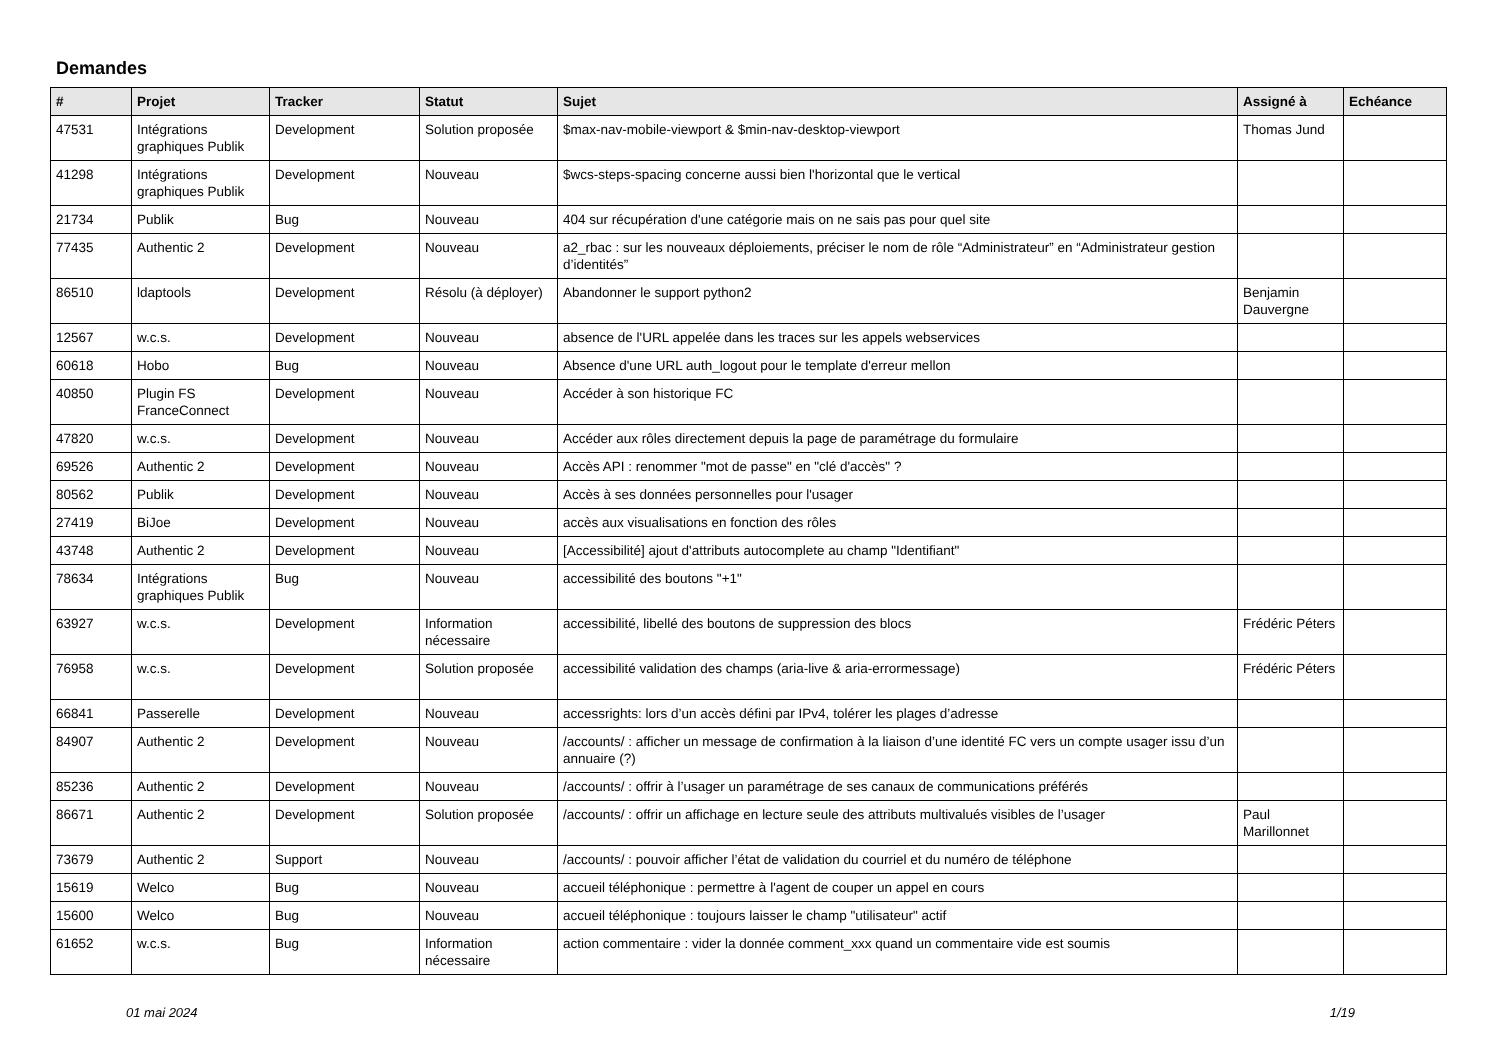Demandes
| # | Projet | Tracker | Statut | Sujet | Assigné à | Echéance |
| --- | --- | --- | --- | --- | --- | --- |
| 47531 | Intégrations graphiques Publik | Development | Solution proposée | $max-nav-mobile-viewport & $min-nav-desktop-viewport | Thomas Jund | |
| 41298 | Intégrations graphiques Publik | Development | Nouveau | $wcs-steps-spacing concerne aussi bien l'horizontal que le vertical | | |
| 21734 | Publik | Bug | Nouveau | 404 sur récupération d'une catégorie mais on ne sais pas pour quel site | | |
| 77435 | Authentic 2 | Development | Nouveau | a2_rbac : sur les nouveaux déploiements, préciser le nom de rôle “Administrateur” en “Administrateur gestion d’identités” | | |
| 86510 | ldaptools | Development | Résolu (à déployer) | Abandonner le support python2 | Benjamin Dauvergne | |
| 12567 | w.c.s. | Development | Nouveau | absence de l'URL appelée dans les traces sur les appels webservices | | |
| 60618 | Hobo | Bug | Nouveau | Absence d'une URL auth_logout pour le template d'erreur mellon | | |
| 40850 | Plugin FS FranceConnect | Development | Nouveau | Accéder à son historique FC | | |
| 47820 | w.c.s. | Development | Nouveau | Accéder aux rôles directement depuis la page de paramétrage du formulaire | | |
| 69526 | Authentic 2 | Development | Nouveau | Accès API : renommer "mot de passe" en "clé d'accès" ? | | |
| 80562 | Publik | Development | Nouveau | Accès à ses données personnelles pour l'usager | | |
| 27419 | BiJoe | Development | Nouveau | accès aux visualisations en fonction des rôles | | |
| 43748 | Authentic 2 | Development | Nouveau | [Accessibilité] ajout d'attributs autocomplete au champ "Identifiant" | | |
| 78634 | Intégrations graphiques Publik | Bug | Nouveau | accessibilité des boutons "+1" | | |
| 63927 | w.c.s. | Development | Information nécessaire | accessibilité, libellé des boutons de suppression des blocs | Frédéric Péters | |
| 76958 | w.c.s. | Development | Solution proposée | accessibilité validation des champs (aria-live & aria-errormessage) | Frédéric Péters | |
| 66841 | Passerelle | Development | Nouveau | accessrights: lors d’un accès défini par IPv4, tolérer les plages d’adresse | | |
| 84907 | Authentic 2 | Development | Nouveau | /accounts/ : afficher un message de confirmation à la liaison d’une identité FC vers un compte usager issu d’un annuaire (?) | | |
| 85236 | Authentic 2 | Development | Nouveau | /accounts/ : offrir à l’usager un paramétrage de ses canaux de communications préférés | | |
| 86671 | Authentic 2 | Development | Solution proposée | /accounts/ : offrir un affichage en lecture seule des attributs multivalués visibles de l’usager | Paul Marillonnet | |
| 73679 | Authentic 2 | Support | Nouveau | /accounts/ : pouvoir afficher l’état de validation du courriel et du numéro de téléphone | | |
| 15619 | Welco | Bug | Nouveau | accueil téléphonique : permettre à l'agent de couper un appel en cours | | |
| 15600 | Welco | Bug | Nouveau | accueil téléphonique : toujours laisser le champ "utilisateur" actif | | |
| 61652 | w.c.s. | Bug | Information nécessaire | action commentaire : vider la donnée comment_xxx quand un commentaire vide est soumis | | |
01 mai 2024 1/19